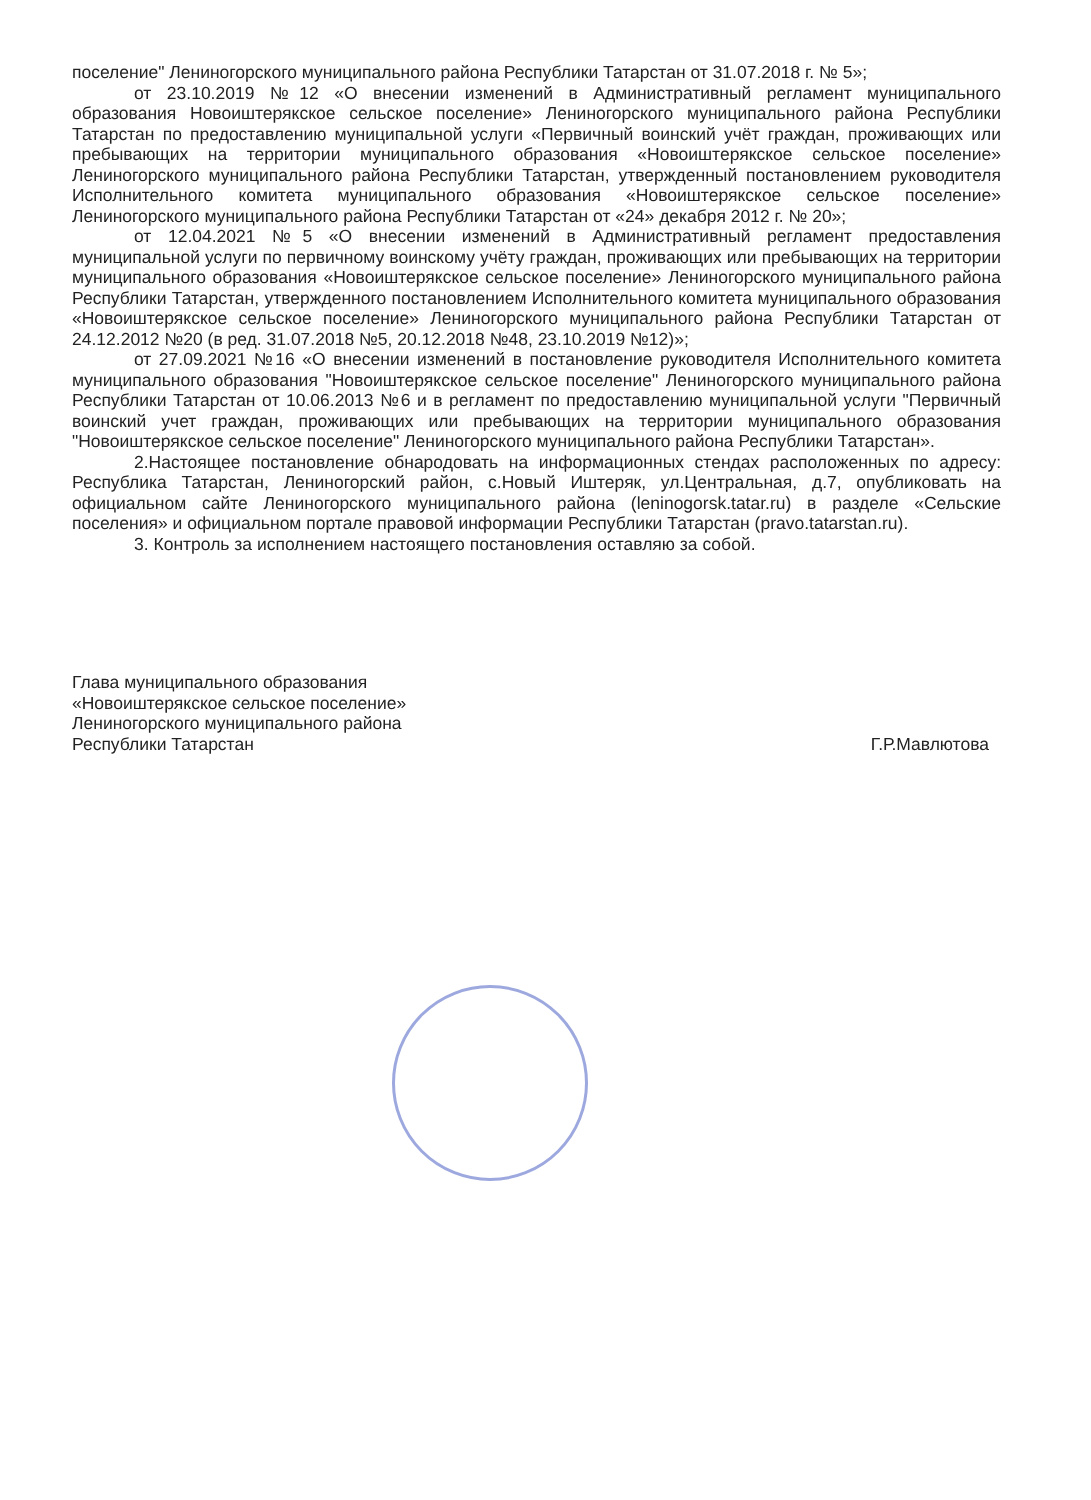поселение" Лениногорского муниципального района Республики Татарстан от 31.07.2018 г. № 5»;
от 23.10.2019 №12 «О внесении изменений в Административный регламент муниципального образования Новоиштерякское сельское поселение» Лениногорского муниципального района Республики Татарстан по предоставлению муниципальной услуги «Первичный воинский учёт граждан, проживающих или пребывающих на территории муниципального образования «Новоиштерякское сельское поселение» Лениногорского муниципального района Республики Татарстан, утвержденный постановлением руководителя Исполнительного комитета муниципального образования «Новоиштерякское сельское поселение» Лениногорского муниципального района Республики Татарстан от «24» декабря 2012 г. № 20»;
от 12.04.2021 №5 «О внесении изменений в Административный регламент предоставления муниципальной услуги по первичному воинскому учёту граждан, проживающих или пребывающих на территории муниципального образования «Новоиштерякское сельское поселение» Лениногорского муниципального района Республики Татарстан, утвержденного постановлением Исполнительного комитета муниципального образования «Новоиштерякское сельское поселение» Лениногорского муниципального района Республики Татарстан от 24.12.2012 №20 (в ред. 31.07.2018 №5, 20.12.2018 №48, 23.10.2019 №12)»;
от 27.09.2021 №16 «О внесении изменений в постановление руководителя Исполнительного комитета муниципального образования "Новоиштерякское сельское поселение" Лениногорского муниципального района Республики Татарстан от 10.06.2013 №6 и в регламент по предоставлению муниципальной услуги "Первичный воинский учет граждан, проживающих или пребывающих на территории муниципального образования "Новоиштерякское сельское поселение" Лениногорского муниципального района Республики Татарстан».
2.Настоящее постановление обнародовать на информационных стендах расположенных по адресу: Республика Татарстан, Лениногорский район, с.Новый Иштеряк, ул.Центральная, д.7, опубликовать на официальном сайте Лениногорского муниципального района (leninogorsk.tatar.ru) в разделе «Сельские поселения» и официальном портале правовой информации Республики Татарстан (pravo.tatarstan.ru).
3. Контроль за исполнением настоящего постановления оставляю за собой.
Глава муниципального образования
«Новоиштерякское сельское поселение»
Лениногорского муниципального района
Республики Татарстан
Г.Р.Мавлютова